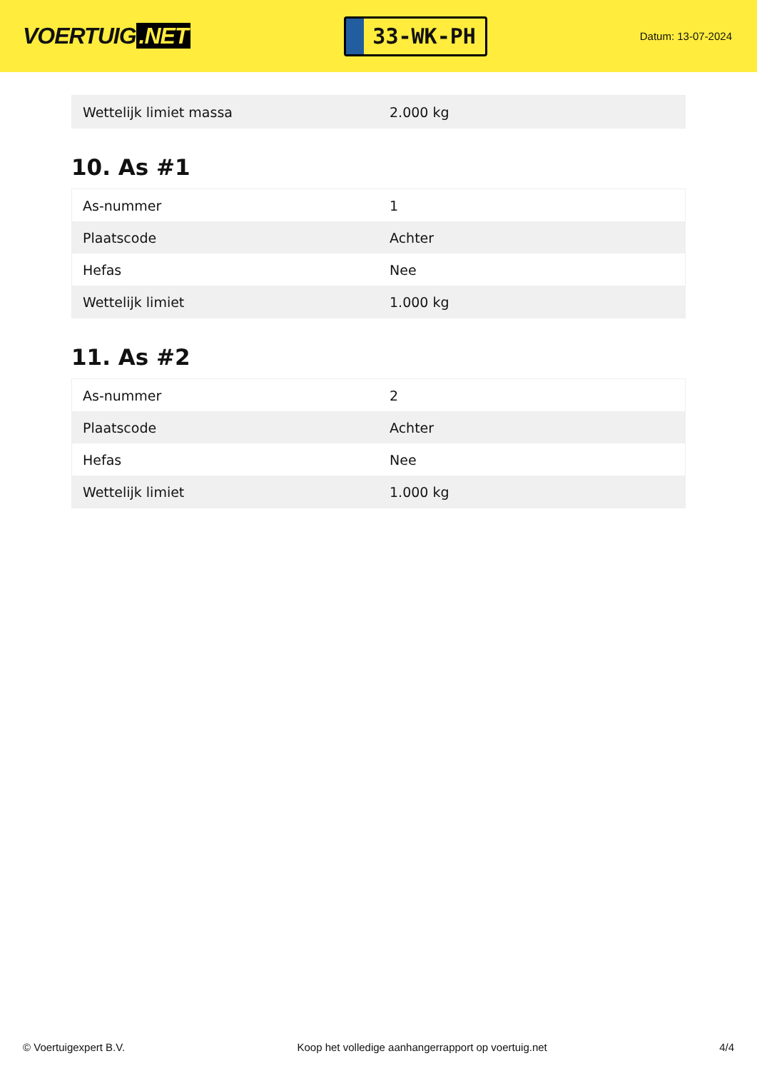VOERTUIG.NET
33-WK-PH
Datum: 13-07-2024
| Wettelijk limiet massa | 2.000 kg |
10. As #1
| As-nummer | 1 |
| Plaatscode | Achter |
| Hefas | Nee |
| Wettelijk limiet | 1.000 kg |
11. As #2
| As-nummer | 2 |
| Plaatscode | Achter |
| Hefas | Nee |
| Wettelijk limiet | 1.000 kg |
© Voertuigexpert B.V. Koop het volledige aanhangerrapport op voertuig.net 4/4